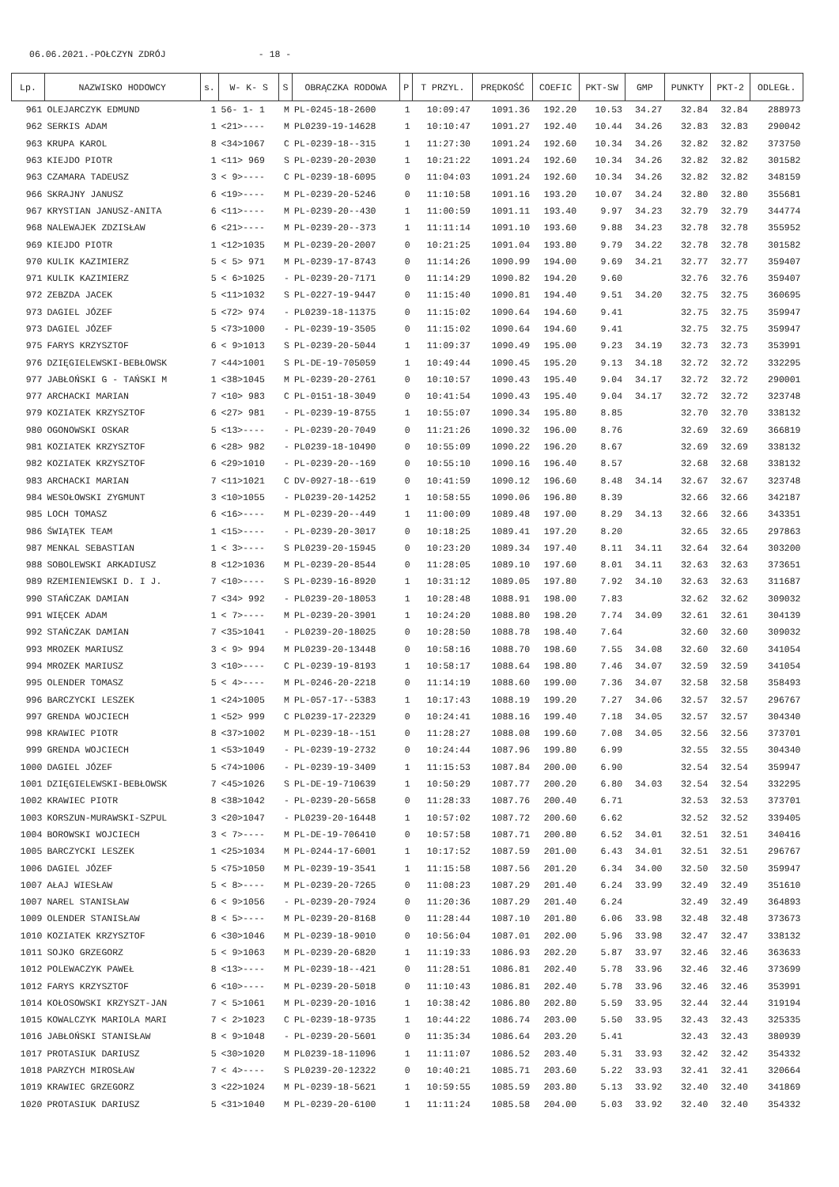06.06.2021.-POŁCZYN ZDRÓJ - 18 -
| Lp. | NAZWISKO HODOWCY | s. | W- K- S | S | OBRĄCZKA RODOWA | P | T PRZYL. | PRĘDKOŚĆ | COEFIC | PKT-SW | GMP | PUNKTY | PKT-2 | ODLEGŁ. |
| --- | --- | --- | --- | --- | --- | --- | --- | --- | --- | --- | --- | --- | --- | --- |
| 961 | OLEJARCZYK EDMUND | 1 | 56- 1- 1 | M | PL-0245-18-2600 | 1 | 10:09:47 | 1091.36 | 192.20 | 10.53 | 34.27 | 32.84 | 32.84 | 288973 |
| 962 | SERKIS ADAM | 1 | <21>---- | M | PL0239-19-14628 | 1 | 10:10:47 | 1091.27 | 192.40 | 10.44 | 34.26 | 32.83 | 32.83 | 290042 |
| 963 | KRUPA KAROL | 8 | <34>1067 | C | PL-0239-18--315 | 1 | 11:27:30 | 1091.24 | 192.60 | 10.34 | 34.26 | 32.82 | 32.82 | 373750 |
| 963 | KIEJDO PIOTR | 1 | <11> 969 | S | PL-0239-20-2030 | 1 | 10:21:22 | 1091.24 | 192.60 | 10.34 | 34.26 | 32.82 | 32.82 | 301582 |
| 963 | CZAMARA TADEUSZ | 3 | < 9>---- | C | PL-0239-18-6095 | 0 | 11:04:03 | 1091.24 | 192.60 | 10.34 | 34.26 | 32.82 | 32.82 | 348159 |
| 966 | SKRAJNY JANUSZ | 6 | <19>---- | M | PL-0239-20-5246 | 0 | 11:10:58 | 1091.16 | 193.20 | 10.07 | 34.24 | 32.80 | 32.80 | 355681 |
| 967 | KRYSTIAN JANUSZ-ANITA | 6 | <11>---- | M | PL-0239-20--430 | 1 | 11:00:59 | 1091.11 | 193.40 | 9.97 | 34.23 | 32.79 | 32.79 | 344774 |
| 968 | NALEWAJEK ZDZISŁAW | 6 | <21>---- | M | PL-0239-20--373 | 1 | 11:11:14 | 1091.10 | 193.60 | 9.88 | 34.23 | 32.78 | 32.78 | 355952 |
| 969 | KIEJDO PIOTR | 1 | <12>1035 | M | PL-0239-20-2007 | 0 | 10:21:25 | 1091.04 | 193.80 | 9.79 | 34.22 | 32.78 | 32.78 | 301582 |
| 970 | KULIK KAZIMIERZ | 5 | < 5> 971 | M | PL-0239-17-8743 | 0 | 11:14:26 | 1090.99 | 194.00 | 9.69 | 34.21 | 32.77 | 32.77 | 359407 |
| 971 | KULIK KAZIMIERZ | 5 | < 6>1025 | - | PL-0239-20-7171 | 0 | 11:14:29 | 1090.82 | 194.20 | 9.60 | | 32.76 | 32.76 | 359407 |
| 972 | ZEBZDA JACEK | 5 | <11>1032 | S | PL-0227-19-9447 | 0 | 11:15:40 | 1090.81 | 194.40 | 9.51 | 34.20 | 32.75 | 32.75 | 360695 |
| 973 | DAGIEL JÓZEF | 5 | <72> 974 | - | PL0239-18-11375 | 0 | 11:15:02 | 1090.64 | 194.60 | 9.41 | | 32.75 | 32.75 | 359947 |
| 973 | DAGIEL JÓZEF | 5 | <73>1000 | - | PL-0239-19-3505 | 0 | 11:15:02 | 1090.64 | 194.60 | 9.41 | | 32.75 | 32.75 | 359947 |
| 975 | FARYS KRZYSZTOF | 6 | < 9>1013 | S | PL-0239-20-5044 | 1 | 11:09:37 | 1090.49 | 195.00 | 9.23 | 34.19 | 32.73 | 32.73 | 353991 |
| 976 | DZIĘGIELEWSKI-BEBŁOWSK | 7 | <44>1001 | S | PL-DE-19-705059 | 1 | 10:49:44 | 1090.45 | 195.20 | 9.13 | 34.18 | 32.72 | 32.72 | 332295 |
| 977 | JABŁOŃSKI G - TAŃSKI M | 1 | <38>1045 | M | PL-0239-20-2761 | 0 | 10:10:57 | 1090.43 | 195.40 | 9.04 | 34.17 | 32.72 | 32.72 | 290001 |
| 977 | ARCHACKI MARIAN | 7 | <10> 983 | C | PL-0151-18-3049 | 0 | 10:41:54 | 1090.43 | 195.40 | 9.04 | 34.17 | 32.72 | 32.72 | 323748 |
| 979 | KOZIATEK KRZYSZTOF | 6 | <27> 981 | - | PL-0239-19-8755 | 1 | 10:55:07 | 1090.34 | 195.80 | 8.85 | | 32.70 | 32.70 | 338132 |
| 980 | OGONOWSKI OSKAR | 5 | <13>---- | - | PL-0239-20-7049 | 0 | 11:21:26 | 1090.32 | 196.00 | 8.76 | | 32.69 | 32.69 | 366819 |
| 981 | KOZIATEK KRZYSZTOF | 6 | <28> 982 | - | PL0239-18-10490 | 0 | 10:55:09 | 1090.22 | 196.20 | 8.67 | | 32.69 | 32.69 | 338132 |
| 982 | KOZIATEK KRZYSZTOF | 6 | <29>1010 | - | PL-0239-20--169 | 0 | 10:55:10 | 1090.16 | 196.40 | 8.57 | | 32.68 | 32.68 | 338132 |
| 983 | ARCHACKI MARIAN | 7 | <11>1021 | C | DV-0927-18--619 | 0 | 10:41:59 | 1090.12 | 196.60 | 8.48 | 34.14 | 32.67 | 32.67 | 323748 |
| 984 | WESOŁOWSKI ZYGMUNT | 3 | <10>1055 | - | PL0239-20-14252 | 1 | 10:58:55 | 1090.06 | 196.80 | 8.39 | | 32.66 | 32.66 | 342187 |
| 985 | LOCH TOMASZ | 6 | <16>---- | M | PL-0239-20--449 | 1 | 11:00:09 | 1089.48 | 197.00 | 8.29 | 34.13 | 32.66 | 32.66 | 343351 |
| 986 | ŚWIĄTEK TEAM | 1 | <15>---- | - | PL-0239-20-3017 | 0 | 10:18:25 | 1089.41 | 197.20 | 8.20 | | 32.65 | 32.65 | 297863 |
| 987 | MENKAL SEBASTIAN | 1 | < 3>---- | S | PL0239-20-15945 | 0 | 10:23:20 | 1089.34 | 197.40 | 8.11 | 34.11 | 32.64 | 32.64 | 303200 |
| 988 | SOBOLEWSKI ARKADIUSZ | 8 | <12>1036 | M | PL-0239-20-8544 | 0 | 11:28:05 | 1089.10 | 197.60 | 8.01 | 34.11 | 32.63 | 32.63 | 373651 |
| 989 | RZEMIENIEWSKI D. I J. | 7 | <10>---- | S | PL-0239-16-8920 | 1 | 10:31:12 | 1089.05 | 197.80 | 7.92 | 34.10 | 32.63 | 32.63 | 311687 |
| 990 | STAŃCZAK DAMIAN | 7 | <34> 992 | - | PL0239-20-18053 | 1 | 10:28:48 | 1088.91 | 198.00 | 7.83 | | 32.62 | 32.62 | 309032 |
| 991 | WIĘCEK ADAM | 1 | < 7>---- | M | PL-0239-20-3901 | 1 | 10:24:20 | 1088.80 | 198.20 | 7.74 | 34.09 | 32.61 | 32.61 | 304139 |
| 992 | STAŃCZAK DAMIAN | 7 | <35>1041 | - | PL0239-20-18025 | 0 | 10:28:50 | 1088.78 | 198.40 | 7.64 | | 32.60 | 32.60 | 309032 |
| 993 | MROZEK MARIUSZ | 3 | < 9> 994 | M | PL0239-20-13448 | 0 | 10:58:16 | 1088.70 | 198.60 | 7.55 | 34.08 | 32.60 | 32.60 | 341054 |
| 994 | MROZEK MARIUSZ | 3 | <10>---- | C | PL-0239-19-8193 | 1 | 10:58:17 | 1088.64 | 198.80 | 7.46 | 34.07 | 32.59 | 32.59 | 341054 |
| 995 | OLENDER TOMASZ | 5 | < 4>---- | M | PL-0246-20-2218 | 0 | 11:14:19 | 1088.60 | 199.00 | 7.36 | 34.07 | 32.58 | 32.58 | 358493 |
| 996 | BARCZYCKI LESZEK | 1 | <24>1005 | M | PL-057-17--5383 | 1 | 10:17:43 | 1088.19 | 199.20 | 7.27 | 34.06 | 32.57 | 32.57 | 296767 |
| 997 | GRENDA WOJCIECH | 1 | <52> 999 | C | PL0239-17-22329 | 0 | 10:24:41 | 1088.16 | 199.40 | 7.18 | 34.05 | 32.57 | 32.57 | 304340 |
| 998 | KRAWIEC PIOTR | 8 | <37>1002 | M | PL-0239-18--151 | 0 | 11:28:27 | 1088.08 | 199.60 | 7.08 | 34.05 | 32.56 | 32.56 | 373701 |
| 999 | GRENDA WOJCIECH | 1 | <53>1049 | - | PL-0239-19-2732 | 0 | 10:24:44 | 1087.96 | 199.80 | 6.99 | | 32.55 | 32.55 | 304340 |
| 1000 | DAGIEL JÓZEF | 5 | <74>1006 | - | PL-0239-19-3409 | 1 | 11:15:53 | 1087.84 | 200.00 | 6.90 | | 32.54 | 32.54 | 359947 |
| 1001 | DZIĘGIELEWSKI-BEBŁOWSK | 7 | <45>1026 | S | PL-DE-19-710639 | 1 | 10:50:29 | 1087.77 | 200.20 | 6.80 | 34.03 | 32.54 | 32.54 | 332295 |
| 1002 | KRAWIEC PIOTR | 8 | <38>1042 | - | PL-0239-20-5658 | 0 | 11:28:33 | 1087.76 | 200.40 | 6.71 | | 32.53 | 32.53 | 373701 |
| 1003 | KORSZUN-MURAWSKI-SZPUL | 3 | <20>1047 | - | PL0239-20-16448 | 1 | 10:57:02 | 1087.72 | 200.60 | 6.62 | | 32.52 | 32.52 | 339405 |
| 1004 | BOROWSKI WOJCIECH | 3 | < 7>---- | M | PL-DE-19-706410 | 0 | 10:57:58 | 1087.71 | 200.80 | 6.52 | 34.01 | 32.51 | 32.51 | 340416 |
| 1005 | BARCZYCKI LESZEK | 1 | <25>1034 | M | PL-0244-17-6001 | 1 | 10:17:52 | 1087.59 | 201.00 | 6.43 | 34.01 | 32.51 | 32.51 | 296767 |
| 1006 | DAGIEL JÓZEF | 5 | <75>1050 | M | PL-0239-19-3541 | 1 | 11:15:58 | 1087.56 | 201.20 | 6.34 | 34.00 | 32.50 | 32.50 | 359947 |
| 1007 | AŁAJ WIESŁAW | 5 | < 8>---- | M | PL-0239-20-7265 | 0 | 11:08:23 | 1087.29 | 201.40 | 6.24 | 33.99 | 32.49 | 32.49 | 351610 |
| 1007 | NAREL STANISŁAW | 6 | < 9>1056 | - | PL-0239-20-7924 | 0 | 11:20:36 | 1087.29 | 201.40 | 6.24 | | 32.49 | 32.49 | 364893 |
| 1009 | OLENDER STANISŁAW | 8 | < 5>---- | M | PL-0239-20-8168 | 0 | 11:28:44 | 1087.10 | 201.80 | 6.06 | 33.98 | 32.48 | 32.48 | 373673 |
| 1010 | KOZIATEK KRZYSZTOF | 6 | <30>1046 | M | PL-0239-18-9010 | 0 | 10:56:04 | 1087.01 | 202.00 | 5.96 | 33.98 | 32.47 | 32.47 | 338132 |
| 1011 | SOJKO GRZEGORZ | 5 | < 9>1063 | M | PL-0239-20-6820 | 1 | 11:19:33 | 1086.93 | 202.20 | 5.87 | 33.97 | 32.46 | 32.46 | 363633 |
| 1012 | POLEWACZYK PAWEŁ | 8 | <13>---- | M | PL-0239-18--421 | 0 | 11:28:51 | 1086.81 | 202.40 | 5.78 | 33.96 | 32.46 | 32.46 | 373699 |
| 1012 | FARYS KRZYSZTOF | 6 | <10>---- | M | PL-0239-20-5018 | 0 | 11:10:43 | 1086.81 | 202.40 | 5.78 | 33.96 | 32.46 | 32.46 | 353991 |
| 1014 | KOŁOSOWSKI KRZYSZT-JAN | 7 | < 5>1061 | M | PL-0239-20-1016 | 1 | 10:38:42 | 1086.80 | 202.80 | 5.59 | 33.95 | 32.44 | 32.44 | 319194 |
| 1015 | KOWALCZYK MARIOLA MARI | 7 | < 2>1023 | C | PL-0239-18-9735 | 1 | 10:44:22 | 1086.74 | 203.00 | 5.50 | 33.95 | 32.43 | 32.43 | 325335 |
| 1016 | JABŁOŃSKI STANISŁAW | 8 | < 9>1048 | - | PL-0239-20-5601 | 0 | 11:35:34 | 1086.64 | 203.20 | 5.41 | | 32.43 | 32.43 | 380939 |
| 1017 | PROTASIUK DARIUSZ | 5 | <30>1020 | M | PL0239-18-11096 | 1 | 11:11:07 | 1086.52 | 203.40 | 5.31 | 33.93 | 32.42 | 32.42 | 354332 |
| 1018 | PARZYCH MIROSŁAW | 7 | < 4>---- | S | PL0239-20-12322 | 0 | 10:40:21 | 1085.71 | 203.60 | 5.22 | 33.93 | 32.41 | 32.41 | 320664 |
| 1019 | KRAWIEC GRZEGORZ | 3 | <22>1024 | M | PL-0239-18-5621 | 1 | 10:59:55 | 1085.59 | 203.80 | 5.13 | 33.92 | 32.40 | 32.40 | 341869 |
| 1020 | PROTASIUK DARIUSZ | 5 | <31>1040 | M | PL-0239-20-6100 | 1 | 11:11:24 | 1085.58 | 204.00 | 5.03 | 33.92 | 32.40 | 32.40 | 354332 |